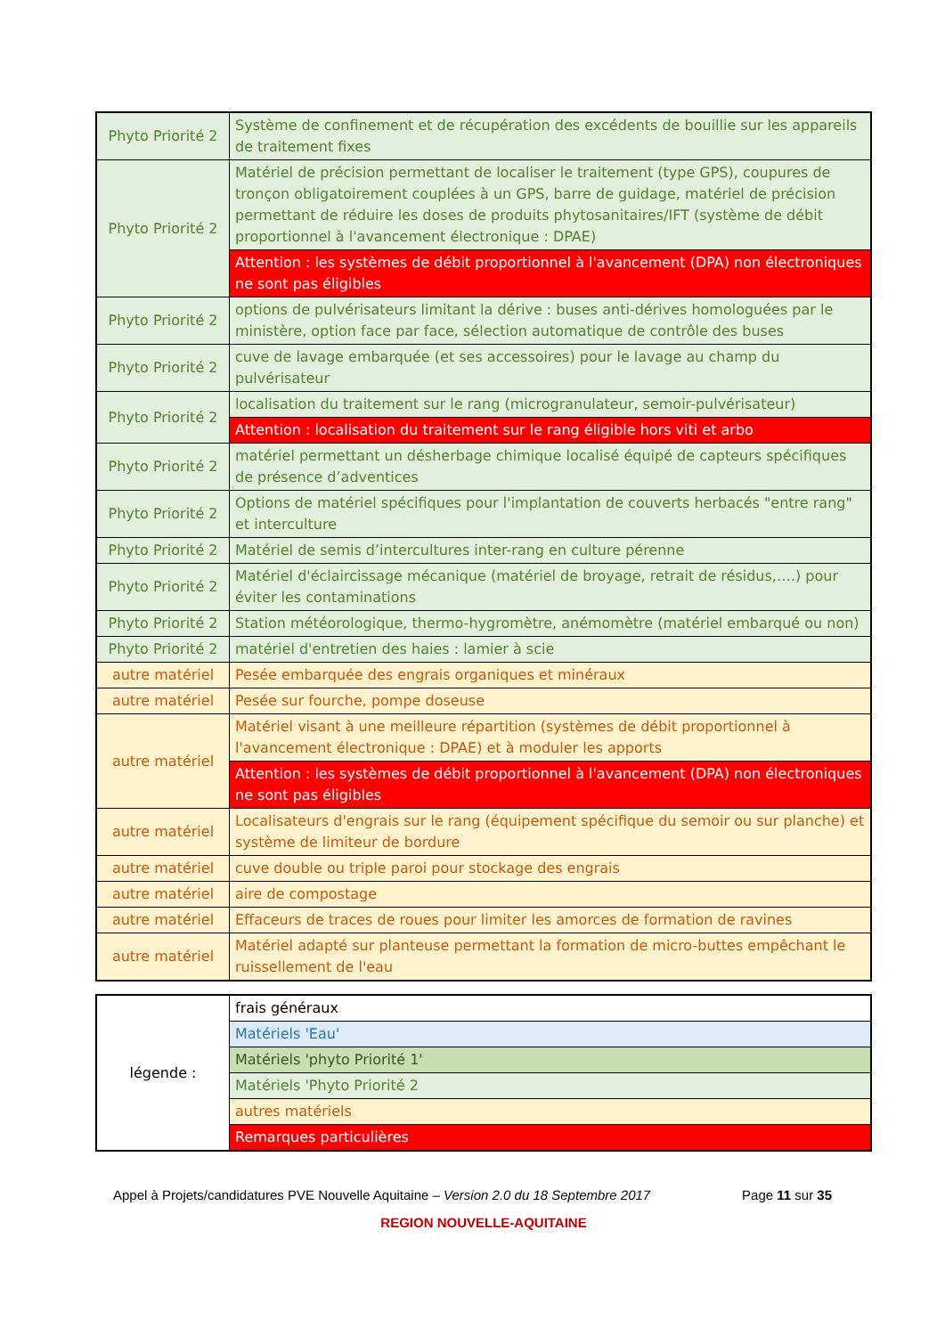| Phyto Priorité 2 | Système de confinement et de récupération des excédents de bouillie sur les appareils de traitement fixes |
| Phyto Priorité 2 | Matériel de précision permettant de localiser le traitement (type GPS), coupures de tronçon obligatoirement couplées à un GPS, barre de guidage, matériel de précision permettant de réduire les doses de produits phytosanitaires/IFT (système de débit proportionnel à l'avancement électronique : DPAE) |
| | Attention : les systèmes de débit proportionnel à l'avancement (DPA) non électroniques ne sont pas éligibles |
| Phyto Priorité 2 | options de pulvérisateurs limitant la dérive : buses anti-dérives homologuées par le ministère, option face par face, sélection automatique de contrôle des buses |
| Phyto Priorité 2 | cuve de lavage embarquée (et ses accessoires) pour le lavage au champ du pulvérisateur |
| Phyto Priorité 2 | localisation du traitement sur le rang (microgranulateur, semoir-pulvérisateur) |
| | Attention : localisation du traitement sur le rang éligible hors viti et arbo |
| Phyto Priorité 2 | matériel permettant un désherbage chimique localisé équipé de capteurs spécifiques de présence d’adventices |
| Phyto Priorité 2 | Options de matériel spécifiques pour l'implantation de couverts herbacés "entre rang" et interculture |
| Phyto Priorité 2 | Matériel de semis d’intercultures inter-rang en culture pérenne |
| Phyto Priorité 2 | Matériel d'éclaircissage mécanique (matériel de broyage, retrait de résidus,….) pour éviter les contaminations |
| Phyto Priorité 2 | Station météorologique, thermo-hygromètre, anémomètre (matériel embarqué ou non) |
| Phyto Priorité 2 | matériel d'entretien des haies : lamier à scie |
| autre matériel | Pesée embarquée des engrais organiques et minéraux |
| autre matériel | Pesée sur fourche, pompe doseuse |
| autre matériel | Matériel visant à une meilleure répartition (systèmes de débit proportionnel à l'avancement électronique : DPAE) et à moduler les apports |
| | Attention : les systèmes de débit proportionnel à l'avancement (DPA) non électroniques ne sont pas éligibles |
| autre matériel | Localisateurs d'engrais sur le rang (équipement spécifique du semoir ou sur planche) et système de limiteur de bordure |
| autre matériel | cuve double ou triple paroi pour stockage des engrais |
| autre matériel | aire de compostage |
| autre matériel | Effaceurs de traces de roues pour limiter les amorces de formation de ravines |
| autre matériel | Matériel adapté sur planteuse permettant la formation de micro-buttes empêchant le ruissellement de l'eau |
| légende : | frais généraux |
| | Matériels 'Eau' |
| | Matériels 'phyto Priorité 1' |
| | Matériels 'Phyto Priorité 2 |
| | autres matériels |
| | Remarques particulières |
Appel à Projets/candidatures PVE Nouvelle Aquitaine – Version 2.0 du 18 Septembre 2017 Page 11 sur 35
REGION NOUVELLE-AQUITAINE